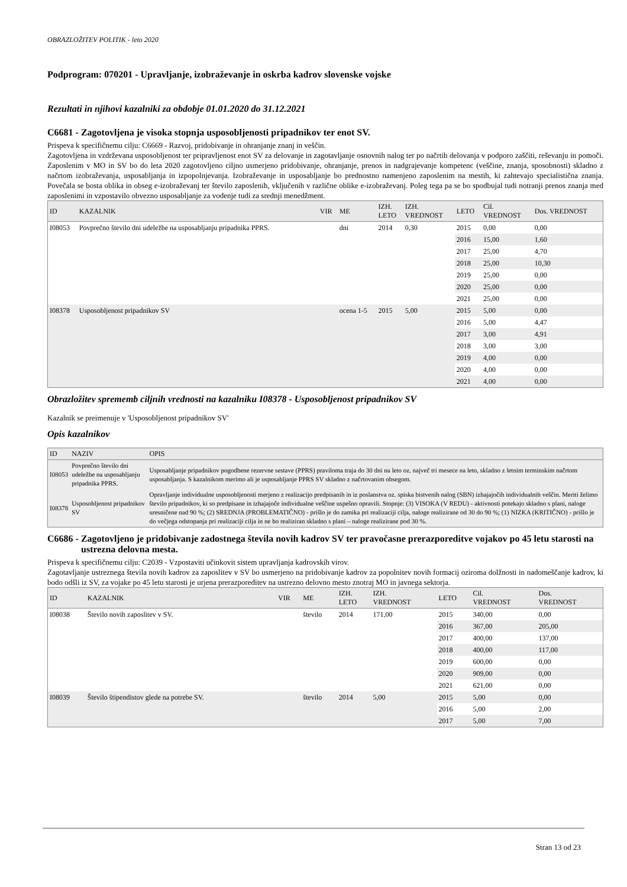OBRAZLOŽITEV POLITIK - leto 2020
Podprogram: 070201 - Upravljanje, izobraževanje in oskrba kadrov slovenske vojske
Rezultati in njihovi kazalniki za obdobje 01.01.2020 do 31.12.2021
C6681 - Zagotovljena je visoka stopnja usposobljenosti pripadnikov ter enot SV.
Prispeva k specifičnemu cilju: C6669 - Razvoj, pridobivanje in ohranjanje znanj in veščin.
Zagotovljena in vzdrževana usposobljenost ter pripravljenost enot SV za delovanje in zagotavljanje osnovnih nalog ter po načrtih delovanja v podporo zaščiti, reševanju in pomoči. Zaposlenim v MO in SV bo do leta 2020 zagotovljeno ciljno usmerjeno pridobivanje, ohranjanje, prenos in nadgrajevanje kompetenc (veščine, znanja, sposobnosti) skladno z načrtom izobraževanja, usposabljanja in izpopolnjevanja. Izobraževanje in usposabljanje bo prednostno namenjeno zaposlenim na mestih, ki zahtevajo specialistična znanja. Povečala se bosta oblika in obseg e-izobraževanj ter število zaposlenih, vključenih v različne oblike e-izobraževanj. Poleg tega pa se bo spodbujal tudi notranji prenos znanja med zaposlenimi in vzpostavilo obvezno usposabljanje za vodenje tudi za srednji menedžment.
| ID | KAZALNIK | VIR | ME | IZH. LETO | IZH. VREDNOST | LETO | Cil. VREDNOST | Dos. VREDNOST |
| --- | --- | --- | --- | --- | --- | --- | --- | --- |
| I08053 | Povprečno število dni udeležbe na usposabljanju pripadnika PPRS. | | dni | 2014 | 0,30 | 2015 | 0,00 | 0,00 |
| | | | | | | 2016 | 15,00 | 1,60 |
| | | | | | | 2017 | 25,00 | 4,70 |
| | | | | | | 2018 | 25,00 | 10,30 |
| | | | | | | 2019 | 25,00 | 0,00 |
| | | | | | | 2020 | 25,00 | 0,00 |
| | | | | | | 2021 | 25,00 | 0,00 |
| I08378 | Usposobljenost pripadnikov SV | | ocena 1-5 | 2015 | 5,00 | 2015 | 5,00 | 0,00 |
| | | | | | | 2016 | 5,00 | 4,47 |
| | | | | | | 2017 | 3,00 | 4,91 |
| | | | | | | 2018 | 3,00 | 3,00 |
| | | | | | | 2019 | 4,00 | 0,00 |
| | | | | | | 2020 | 4,00 | 0,00 |
| | | | | | | 2021 | 4,00 | 0,00 |
Obrazložitev sprememb ciljnih vrednosti na kazalniku I08378 - Usposobljenost pripadnikov SV
Kazalnik se preimenuje v 'Usposobljenost pripadnikov SV'
Opis kazalnikov
| ID | NAZIV | OPIS |
| --- | --- | --- |
| I08053 | Povprečno število dni udeležbe na usposabljanju pripadnika PPRS. | Usposabljanje pripadnikov pogodbene rezervne sestave (PPRS) praviloma traja do 30 dni na leto oz. največ tri mesece na leto, skladno z letnim terminskim načrtom usposabljanja. S kazalnikom merimo ali je usposabljanje PPRS SV skladno z načrtovanim obsegom. |
| I08378 | Usposobljenost pripadnikov SV | Opravljanje individualne usposobljenosti merjeno z realizacijo predpisanih in iz poslanstva oz. spiska bistvenih nalog (SBN) izhajajočih individualnih veščin. Meriti želimo število pripadnikov, ki so predpisane in izhajajoče individualne veščine uspešno opravili. Stopnje: (3) VISOKA (V REDU) - aktivnosti potekajo skladno s plani, naloge uresničene nad 90 %; (2) SREDNJA (PROBLEMATIČNO) - prišlo je do zamika pri realizaciji cilja, naloge realizirane od 30 do 90 %; (1) NIZKA (KRITIČNO) - prišlo je do večjega odstopanja pri realizaciji cilja in ne bo realiziran skladno s plani – naloge realizirane pod 30 %. |
C6686 - Zagotovljeno je pridobivanje zadostnega števila novih kadrov SV ter pravočasne prerazporeditve vojakov po 45 letu starosti na ustrezna delovna mesta.
Prispeva k specifičnemu cilju: C2039 - Vzpostaviti učinkovit sistem upravljanja kadrovskih virov.
Zagotavljanje ustreznega števila novih kadrov za zaposlitev v SV bo usmerjeno na pridobivanje kadrov za popolnitev novih formacij oziroma dolžnosti in nadomeščanje kadrov, ki bodo odšli iz SV, za vojake po 45 letu starosti je urjena prerazporeditev na ustrezno delovno mesto znotraj MO in javnega sektorja.
| ID | KAZALNIK | VIR | ME | IZH. LETO | IZH. VREDNOST | LETO | Cil. VREDNOST | Dos. VREDNOST |
| --- | --- | --- | --- | --- | --- | --- | --- | --- |
| I08038 | Število novih zaposlitev v SV. | | število | 2014 | 171,00 | 2015 | 340,00 | 0,00 |
| | | | | | | 2016 | 367,00 | 205,00 |
| | | | | | | 2017 | 400,00 | 137,00 |
| | | | | | | 2018 | 400,00 | 117,00 |
| | | | | | | 2019 | 600,00 | 0,00 |
| | | | | | | 2020 | 909,00 | 0,00 |
| | | | | | | 2021 | 621,00 | 0,00 |
| I08039 | Število štipendistov glede na potrebe SV. | | število | 2014 | 5,00 | 2015 | 5,00 | 0,00 |
| | | | | | | 2016 | 5,00 | 2,00 |
| | | | | | | 2017 | 5,00 | 7,00 |
Stran 13 od 23